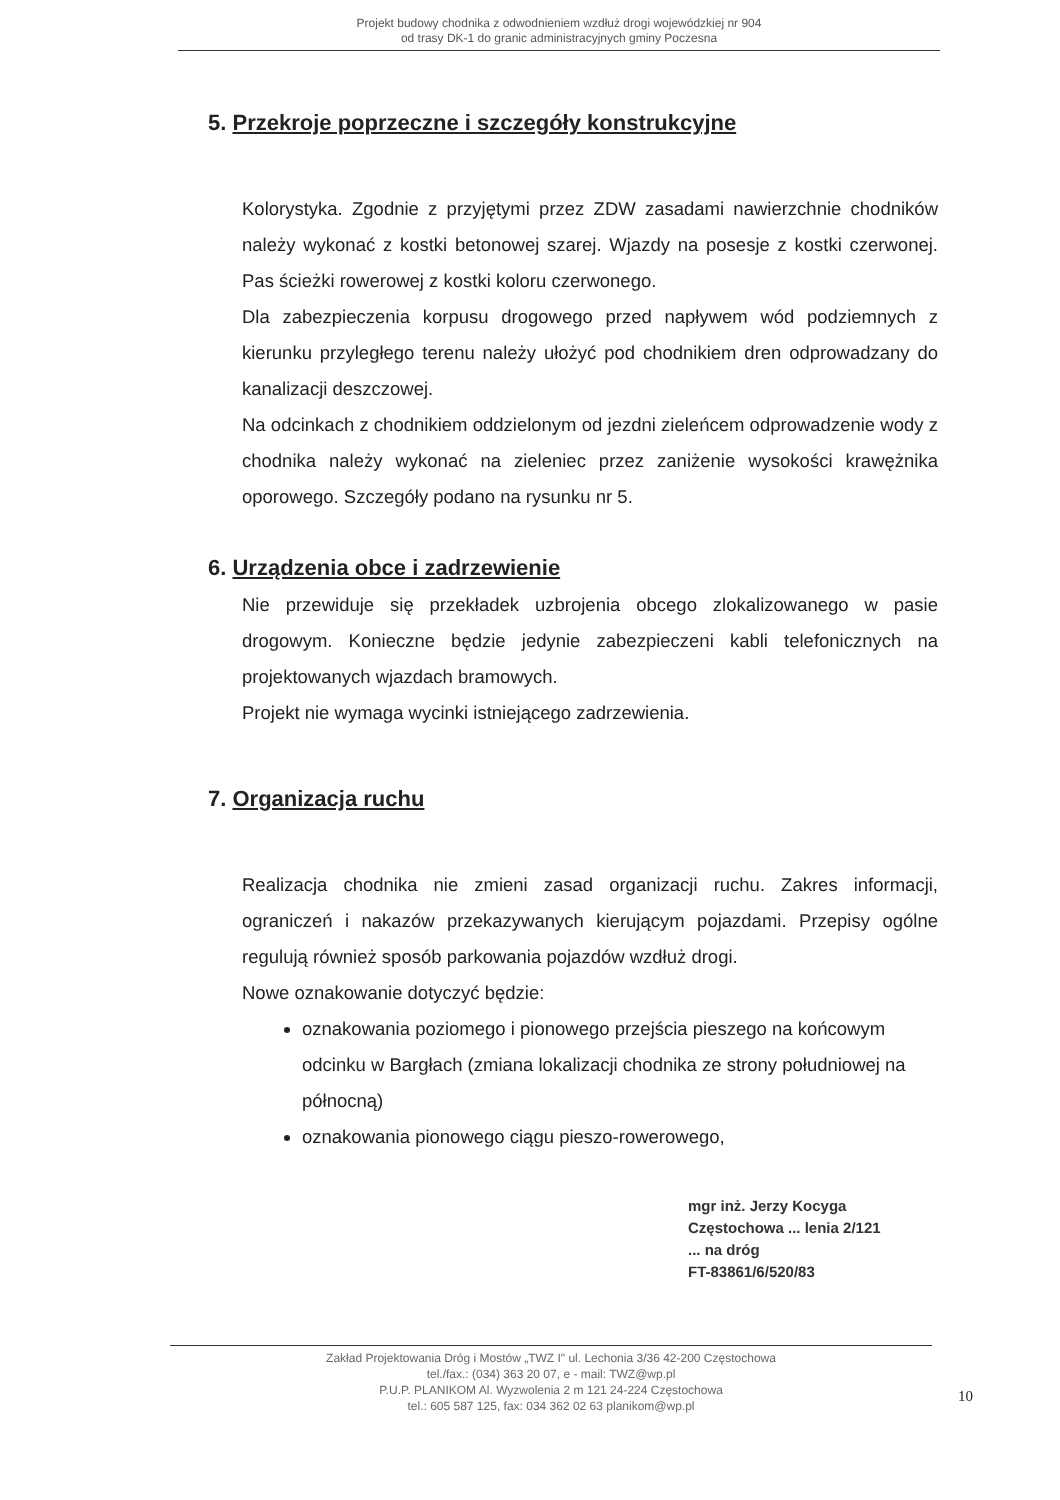Projekt budowy chodnika z odwodnieniem wzdłuż drogi wojewódzkiej nr 904
od trasy DK-1 do granic administracyjnych gminy Poczesna
5. Przekroje poprzeczne i szczegóły konstrukcyjne
Kolorystyka. Zgodnie z przyjętymi przez ZDW zasadami nawierzchnie chodników należy wykonać z kostki betonowej szarej. Wjazdy na posesje z kostki czerwonej. Pas ścieżki rowerowej z kostki koloru czerwonego.
Dla zabezpieczenia korpusu drogowego przed napływem wód podziemnych z kierunku przyległego terenu należy ułożyć pod chodnikiem dren odprowadzany do kanalizacji deszczowej.
Na odcinkach z chodnikiem oddzielonym od jezdni zieleńcem odprowadzenie wody z chodnika należy wykonać na zieleniec przez zaniżenie wysokości krawężnika oporowego. Szczegóły podano na rysunku nr 5.
6. Urządzenia obce i zadrzewienie
Nie przewiduje się przekładek uzbrojenia obcego zlokalizowanego w pasie drogowym. Konieczne będzie jedynie zabezpieczeni kabli telefonicznych na projektowanych wjazdach bramowych.
Projekt nie wymaga wycinki istniejącego zadrzewienia.
7. Organizacja ruchu
Realizacja chodnika nie zmieni zasad organizacji ruchu. Zakres informacji, ograniczeń i nakazów przekazywanych kierującym pojazdami. Przepisy ogólne regulują również sposób parkowania pojazdów wzdłuż drogi.
Nowe oznakowanie dotyczyć będzie:
oznakowania poziomego i pionowego przejścia pieszego na końcowym odcinku w Bargłach (zmiana lokalizacji chodnika ze strony południowej na północną)
oznakowania pionowego ciągu pieszo-rowerowego,
mgr inż. Jerzy Kocyga
Częstochowa ... lenia 2/121
... na dróg
FT-83861/6/520/83
Zakład Projektowania Dróg i Mostów „TWZ I" ul. Lechonia 3/36 42-200 Częstochowa
tel./fax.: (034) 363 20 07, e - mail: TWZ@wp.pl
P.U.P. PLANIKOM Al. Wyzwolenia 2 m 121 24-224 Częstochowa
tel.: 605 587 125, fax: 034 362 02 63 planikom@wp.pl
10